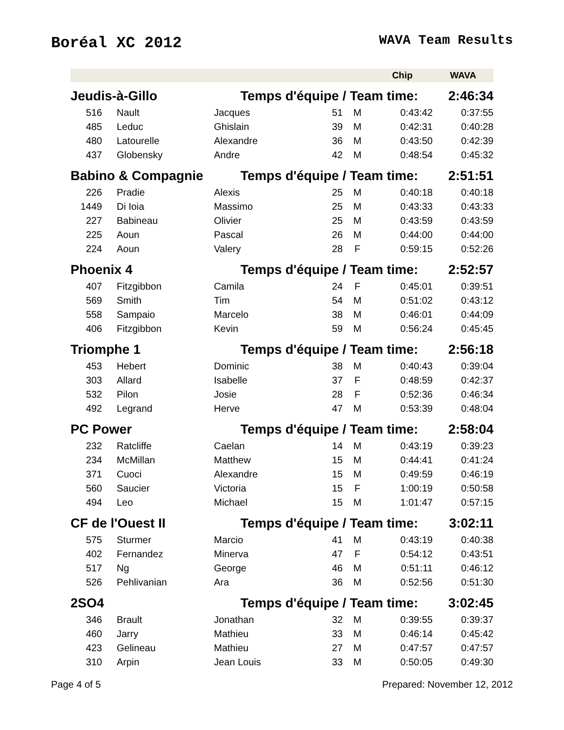Boréal XC 2012
WAVA Team Results
| | | | | | Chip | WAVA |
| --- | --- | --- | --- | --- | --- | --- |
| Jeudis-à-Gillo | | Temps d'équipe / Team time: | | | | 2:46:34 |
| 516 | Nault | Jacques | 51 | M | 0:43:42 | 0:37:55 |
| 485 | Leduc | Ghislain | 39 | M | 0:42:31 | 0:40:28 |
| 480 | Latourelle | Alexandre | 36 | M | 0:43:50 | 0:42:39 |
| 437 | Globensky | Andre | 42 | M | 0:48:54 | 0:45:32 |
| Babino & Compagnie | | Temps d'équipe / Team time: | | | | 2:51:51 |
| 226 | Pradie | Alexis | 25 | M | 0:40:18 | 0:40:18 |
| 1449 | Di Ioia | Massimo | 25 | M | 0:43:33 | 0:43:33 |
| 227 | Babineau | Olivier | 25 | M | 0:43:59 | 0:43:59 |
| 225 | Aoun | Pascal | 26 | M | 0:44:00 | 0:44:00 |
| 224 | Aoun | Valery | 28 | F | 0:59:15 | 0:52:26 |
| Phoenix 4 | | Temps d'équipe / Team time: | | | | 2:52:57 |
| 407 | Fitzgibbon | Camila | 24 | F | 0:45:01 | 0:39:51 |
| 569 | Smith | Tim | 54 | M | 0:51:02 | 0:43:12 |
| 558 | Sampaio | Marcelo | 38 | M | 0:46:01 | 0:44:09 |
| 406 | Fitzgibbon | Kevin | 59 | M | 0:56:24 | 0:45:45 |
| Triomphe 1 | | Temps d'équipe / Team time: | | | | 2:56:18 |
| 453 | Hebert | Dominic | 38 | M | 0:40:43 | 0:39:04 |
| 303 | Allard | Isabelle | 37 | F | 0:48:59 | 0:42:37 |
| 532 | Pilon | Josie | 28 | F | 0:52:36 | 0:46:34 |
| 492 | Legrand | Herve | 47 | M | 0:53:39 | 0:48:04 |
| PC Power | | Temps d'équipe / Team time: | | | | 2:58:04 |
| 232 | Ratcliffe | Caelan | 14 | M | 0:43:19 | 0:39:23 |
| 234 | McMillan | Matthew | 15 | M | 0:44:41 | 0:41:24 |
| 371 | Cuoci | Alexandre | 15 | M | 0:49:59 | 0:46:19 |
| 560 | Saucier | Victoria | 15 | F | 1:00:19 | 0:50:58 |
| 494 | Leo | Michael | 15 | M | 1:01:47 | 0:57:15 |
| CF de l'Ouest II | | Temps d'équipe / Team time: | | | | 3:02:11 |
| 575 | Sturmer | Marcio | 41 | M | 0:43:19 | 0:40:38 |
| 402 | Fernandez | Minerva | 47 | F | 0:54:12 | 0:43:51 |
| 517 | Ng | George | 46 | M | 0:51:11 | 0:46:12 |
| 526 | Pehlivanian | Ara | 36 | M | 0:52:56 | 0:51:30 |
| 2SO4 | | Temps d'équipe / Team time: | | | | 3:02:45 |
| 346 | Brault | Jonathan | 32 | M | 0:39:55 | 0:39:37 |
| 460 | Jarry | Mathieu | 33 | M | 0:46:14 | 0:45:42 |
| 423 | Gelineau | Mathieu | 27 | M | 0:47:57 | 0:47:57 |
| 310 | Arpin | Jean Louis | 33 | M | 0:50:05 | 0:49:30 |
Page 4 of 5 Prepared: November 12, 2012